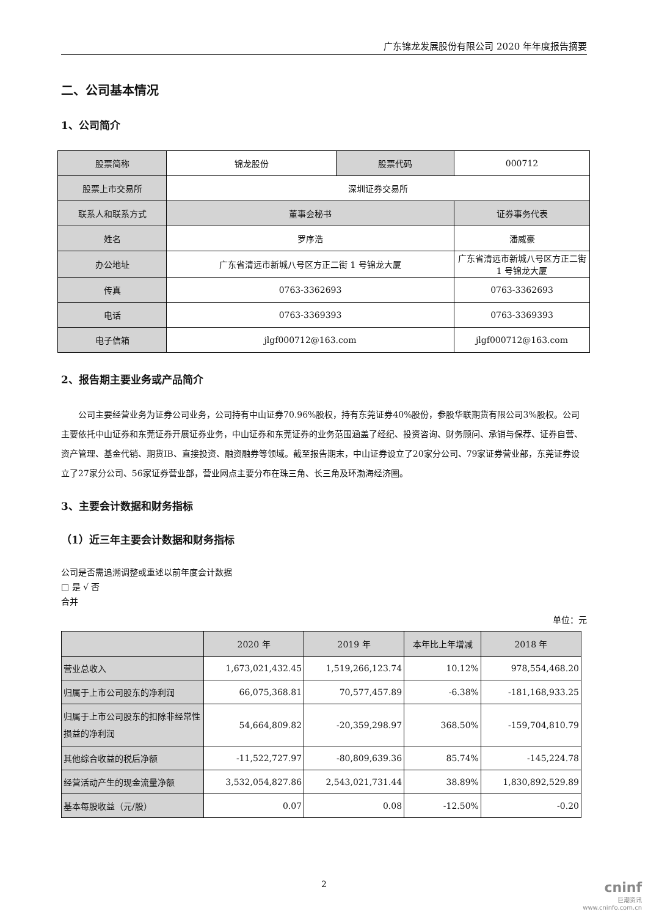广东锦龙发展股份有限公司 2020 年年度报告摘要
二、公司基本情况
1、公司简介
| 股票简称 | 锦龙股份 | 股票代码 | 000712 |
| 股票上市交易所 | 深圳证券交易所 | | |
| 联系人和联系方式 | 董事会秘书 | | 证券事务代表 |
| 姓名 | 罗序浩 | | 潘威豪 |
| 办公地址 | 广东省清远市新城八号区方正二街 1 号锦龙大厦 | | 广东省清远市新城八号区方正二街 1 号锦龙大厦 |
| 传真 | 0763-3362693 | | 0763-3362693 |
| 电话 | 0763-3369393 | | 0763-3369393 |
| 电子信箱 | jlgf000712@163.com | | jlgf000712@163.com |
2、报告期主要业务或产品简介
公司主要经营业务为证券公司业务，公司持有中山证券70.96%股权，持有东莞证券40%股份，参股华联期货有限公司3%股权。公司主要依托中山证券和东莞证券开展证券业务，中山证券和东莞证券的业务范围涵盖了经纪、投资咨询、财务顾问、承销与保荐、证券自营、资产管理、基金代销、期货IB、直接投资、融资融券等领域。截至报告期末，中山证券设立了20家分公司、79家证券营业部，东莞证券设立了27家分公司、56家证券营业部，营业网点主要分布在珠三角、长三角及环渤海经济圈。
3、主要会计数据和财务指标
（1）近三年主要会计数据和财务指标
公司是否需追溯调整或重述以前年度会计数据
□ 是 √ 否
合并
单位：元
| | 2020 年 | 2019 年 | 本年比上年增减 | 2018 年 |
| --- | --- | --- | --- | --- |
| 营业总收入 | 1,673,021,432.45 | 1,519,266,123.74 | 10.12% | 978,554,468.20 |
| 归属于上市公司股东的净利润 | 66,075,368.81 | 70,577,457.89 | -6.38% | -181,168,933.25 |
| 归属于上市公司股东的扣除非经常性损益的净利润 | 54,664,809.82 | -20,359,298.97 | 368.50% | -159,704,810.79 |
| 其他综合收益的税后净额 | -11,522,727.97 | -80,809,639.36 | 85.74% | -145,224.78 |
| 经营活动产生的现金流量净额 | 3,532,054,827.86 | 2,543,021,731.44 | 38.89% | 1,830,892,529.89 |
| 基本每股收益（元/股） | 0.07 | 0.08 | -12.50% | -0.20 |
2
cninf
巨潮资讯
www.cninfo.com.cn